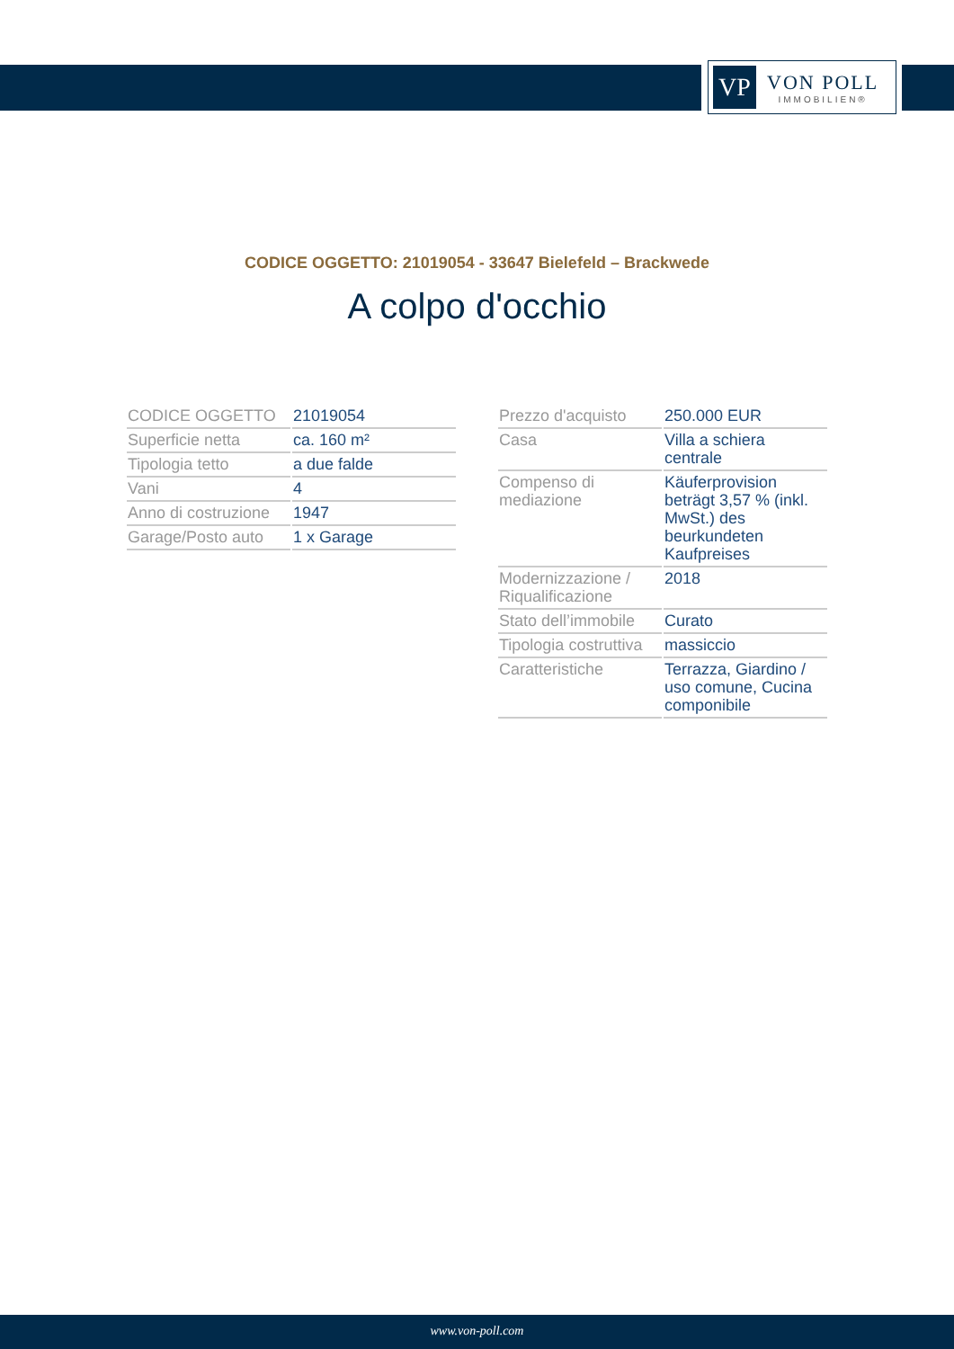VP
VON POLL
IMMOBILIEN®
CODICE OGGETTO: 21019054 - 33647 Bielefeld – Brackwede
A colpo d'occhio
| CODICE OGGETTO | 21019054 |
| Superficie netta | ca. 160 m² |
| Tipologia tetto | a due falde |
| Vani | 4 |
| Anno di costruzione | 1947 |
| Garage/Posto auto | 1 x Garage |
| Prezzo d'acquisto | 250.000 EUR |
| Casa | Villa a schiera centrale |
| Compenso di mediazione | Käuferprovision beträgt 3,57 % (inkl. MwSt.) des beurkundeten Kaufpreises |
| Modernizzazione / Riqualificazione | 2018 |
| Stato dell’immobile | Curato |
| Tipologia costruttiva | massiccio |
| Caratteristiche | Terrazza, Giardino / uso comune, Cucina componibile |
www.von-poll.com